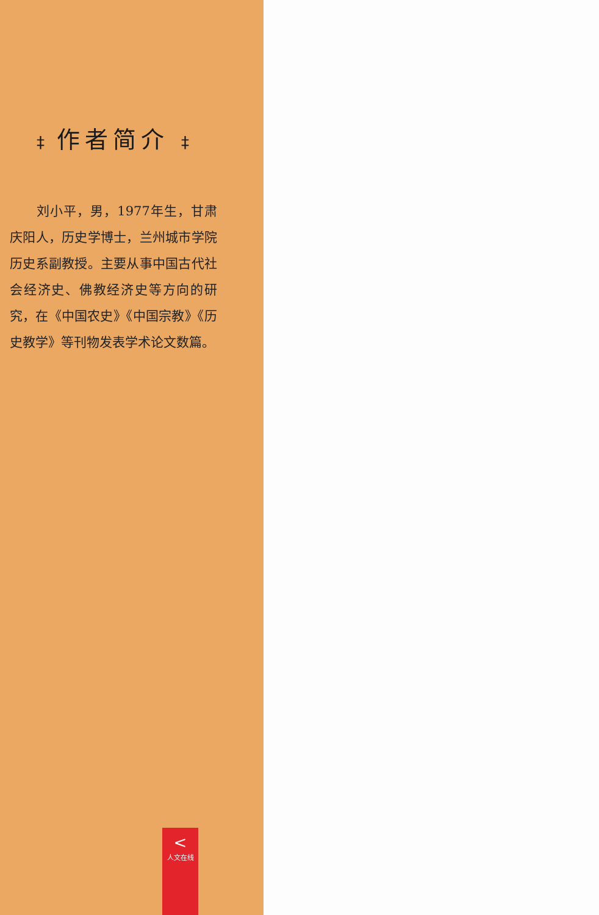‡ 作者简介 ‡
刘小平，男，1977年生，甘肃庆阳人，历史学博士，兰州城市学院历史系副教授。主要从事中国古代社会经济史、佛教经济史等方向的研究，在《中国农史》《中国宗教》《历史教学》等刊物发表学术论文数篇。
<
人文在线